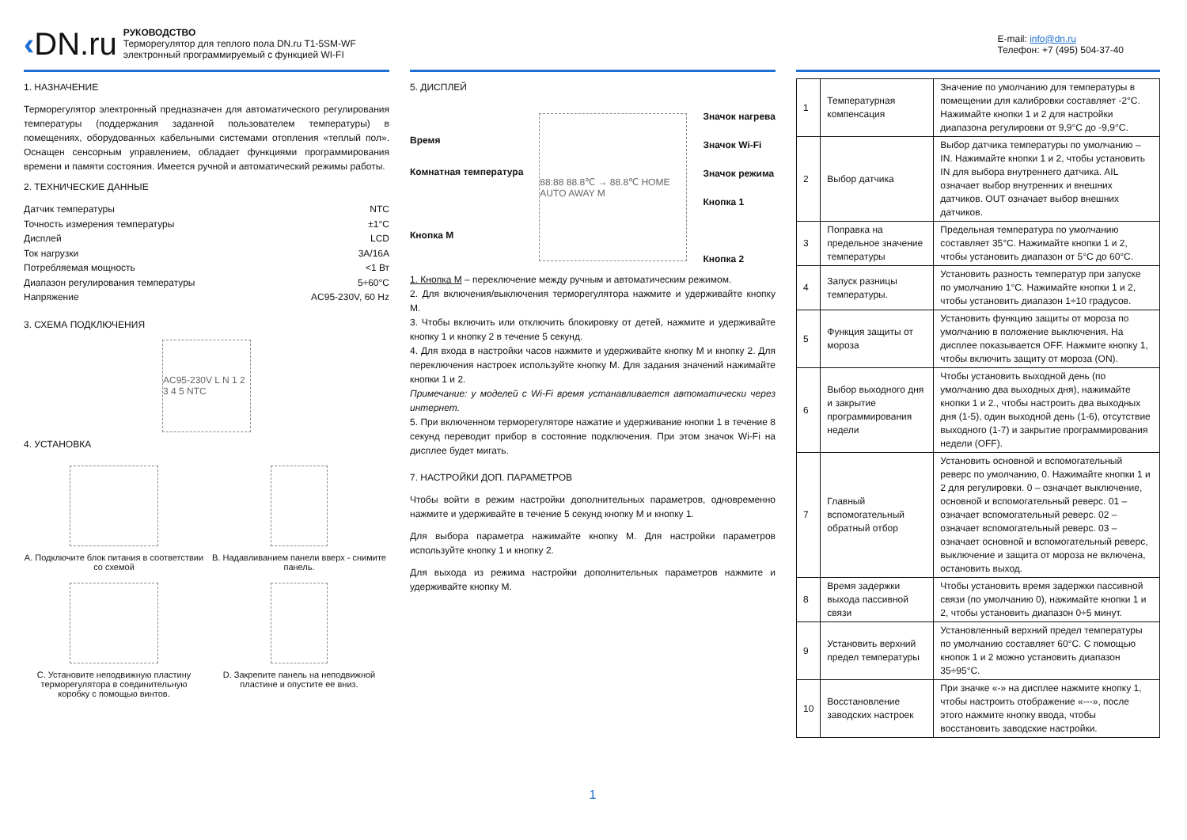‹DN.ru
РУКОВОДСТВО
Терморегулятор для теплого пола DN.ru T1-5SM-WF
электронный программируемый с функцией WI-FI
E-mail: info@dn.ru
Телефон: +7 (495) 504-37-40
1. НАЗНАЧЕНИЕ
Терморегулятор электронный предназначен для автоматического регулирования температуры (поддержания заданной пользователем температуры) в помещениях, оборудованных кабельными системами отопления «теплый пол». Оснащен сенсорным управлением, обладает функциями программирования времени и памяти состояния. Имеется ручной и автоматический режимы работы.
2. ТЕХНИЧЕСКИЕ ДАННЫЕ
Датчик температуры NTC
Точность измерения температуры ±1°C
Дисплей LCD
Ток нагрузки 3A/16A
Потребляемая мощность <1 Вт
Диапазон регулирования температуры 5÷60°C
Напряжение AC95-230V, 60 Hz
3. СХЕМА ПОДКЛЮЧЕНИЯ
AC95-230V L N 1 2 3 4 5 NTC
4. УСТАНОВКА
A. Подключите блок питания в соответствии со схемой
B. Надавливанием панели вверх - снимите панель.
C. Установите неподвижную пластину терморегулятора в соединительную коробку с помощью винтов.
D. Закрепите панель на неподвижной пластине и опустите ее вниз.
5. ДИСПЛЕЙ
Время
Комнатная температура
Кнопка M
88:88 88.8℃ → 88.8℃ HOME AUTO AWAY M
Значок нагрева
Значок Wi-Fi
Значок режима
Кнопка 1
Кнопка 2
1. Кнопка M – переключение между ручным и автоматическим режимом.
2. Для включения/выключения терморегулятора нажмите и удерживайте кнопку M.
3. Чтобы включить или отключить блокировку от детей, нажмите и удерживайте кнопку 1 и кнопку 2 в течение 5 секунд.
4. Для входа в настройки часов нажмите и удерживайте кнопку M и кнопку 2. Для переключения настроек используйте кнопку M. Для задания значений нажимайте кнопки 1 и 2.
Примечание: у моделей с Wi-Fi время устанавливается автоматически через интернет.
5. При включенном терморегуляторе нажатие и удерживание кнопки 1 в течение 8 секунд переводит прибор в состояние подключения. При этом значок Wi-Fi на дисплее будет мигать.
7. НАСТРОЙКИ ДОП. ПАРАМЕТРОВ
Чтобы войти в режим настройки дополнительных параметров, одновременно нажмите и удерживайте в течение 5 секунд кнопку M и кнопку 1.
Для выбора параметра нажимайте кнопку M. Для настройки параметров используйте кнопку 1 и кнопку 2.
Для выхода из режима настройки дополнительных параметров нажмите и удерживайте кнопку M.
1
| 1 | Температурная компенсация | Значение по умолчанию для температуры в помещении для калибровки составляет -2°C. Нажимайте кнопки 1 и 2 для настройки диапазона регулировки от 9,9°C до -9,9°C. |
| 2 | Выбор датчика | Выбор датчика температуры по умолчанию – IN. Нажимайте кнопки 1 и 2, чтобы установить IN для выбора внутреннего датчика. AIL означает выбор внутренних и внешних датчиков. OUT означает выбор внешних датчиков. |
| 3 | Поправка на предельное значение температуры | Предельная температура по умолчанию составляет 35°C. Нажимайте кнопки 1 и 2, чтобы установить диапазон от 5°C до 60°C. |
| 4 | Запуск разницы температуры. | Установить разность температур при запуске по умолчанию 1°C. Нажимайте кнопки 1 и 2, чтобы установить диапазон 1÷10 градусов. |
| 5 | Функция защиты от мороза | Установить функцию защиты от мороза по умолчанию в положение выключения. На дисплее показывается OFF. Нажмите кнопку 1, чтобы включить защиту от мороза (ON). |
| 6 | Выбор выходного дня и закрытие программирования недели | Чтобы установить выходной день (по умолчанию два выходных дня), нажимайте кнопки 1 и 2., чтобы настроить два выходных дня (1-5), один выходной день (1-6), отсутствие выходного (1-7) и закрытие программирования недели (OFF). |
| 7 | Главный вспомогательный обратный отбор | Установить основной и вспомогательный реверс по умолчанию, 0. Нажимайте кнопки 1 и 2 для регулировки. 0 – означает выключение, основной и вспомогательный реверс. 01 – означает вспомогательный реверс. 02 – означает вспомогательный реверс. 03 – означает основной и вспомогательный реверс, выключение и защита от мороза не включена, остановить выход. |
| 8 | Время задержки выхода пассивной связи | Чтобы установить время задержки пассивной связи (по умолчанию 0), нажимайте кнопки 1 и 2, чтобы установить диапазон 0÷5 минут. |
| 9 | Установить верхний предел температуры | Установленный верхний предел температуры по умолчанию составляет 60°C. С помощью кнопок 1 и 2 можно установить диапазон 35÷95°C. |
| 10 | Восстановление заводских настроек | При значке «-» на дисплее нажмите кнопку 1, чтобы настроить отображение «---», после этого нажмите кнопку ввода, чтобы восстановить заводские настройки. |